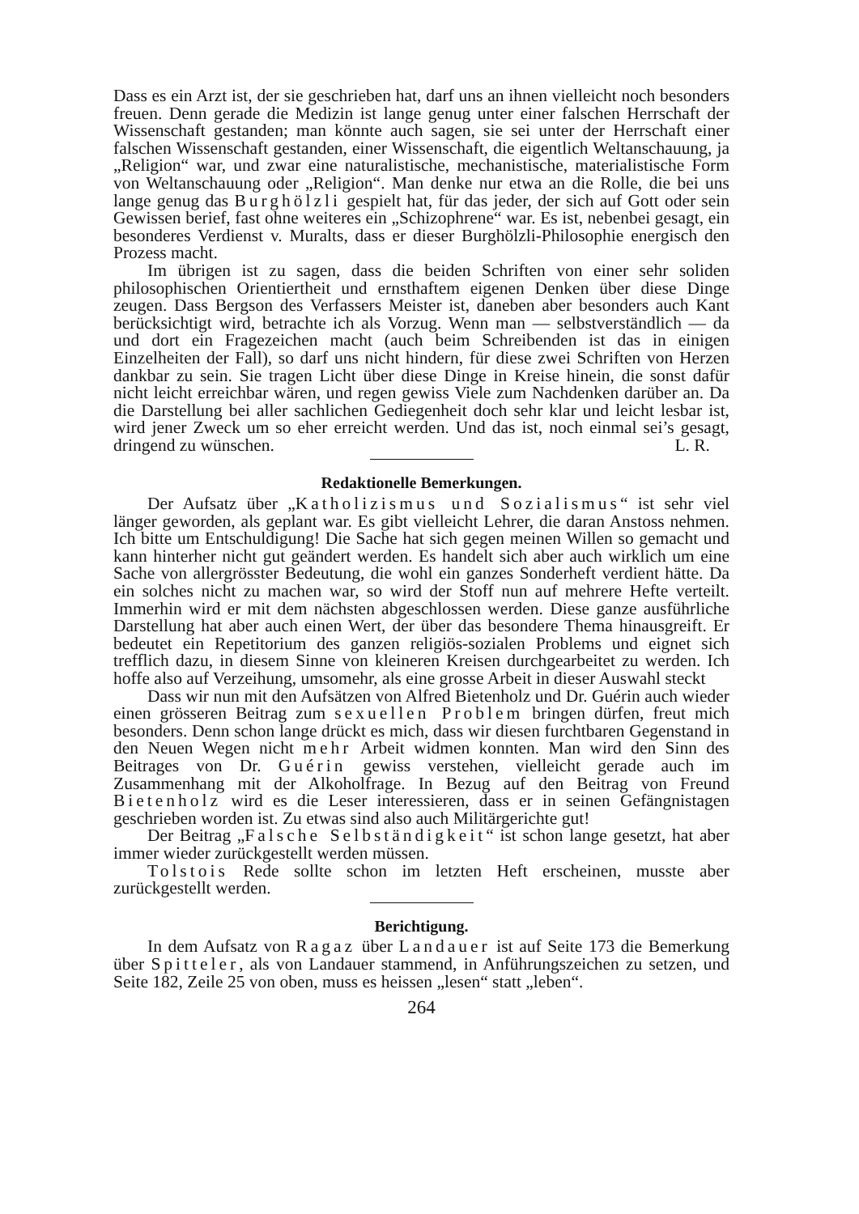Dass es ein Arzt ist, der sie geschrieben hat, darf uns an ihnen vielleicht noch besonders freuen. Denn gerade die Medizin ist lange genug unter einer falschen Herrschaft der Wissenschaft gestanden; man könnte auch sagen, sie sei unter der Herrschaft einer falschen Wissenschaft gestanden, einer Wissenschaft, die eigentlich Weltanschauung, ja „Religion“ war, und zwar eine naturalistische, mechanistische, materialistische Form von Weltanschauung oder „Religion“. Man denke nur etwa an die Rolle, die bei uns lange genug das Burghölzli gespielt hat, für das jeder, der sich auf Gott oder sein Gewissen berief, fast ohne weiteres ein „Schizophrene“ war. Es ist, nebenbei gesagt, ein besonderes Verdienst v. Muralts, dass er dieser Burghölzli-Philosophie energisch den Prozess macht.
Im übrigen ist zu sagen, dass die beiden Schriften von einer sehr soliden philosophischen Orientiertheit und ernsthaftem eigenen Denken über diese Dinge zeugen. Dass Bergson des Verfassers Meister ist, daneben aber besonders auch Kant berücksichtigt wird, betrachte ich als Vorzug. Wenn man — selbstverständlich — da und dort ein Fragezeichen macht (auch beim Schreibenden ist das in einigen Einzelheiten der Fall), so darf uns nicht hindern, für diese zwei Schriften von Herzen dankbar zu sein. Sie tragen Licht über diese Dinge in Kreise hinein, die sonst dafür nicht leicht erreichbar wären, und regen gewiss Viele zum Nachdenken darüber an. Da die Darstellung bei aller sachlichen Gediegenheit doch sehr klar und leicht lesbar ist, wird jener Zweck um so eher erreicht werden. Und das ist, noch einmal sei’s gesagt, dringend zu wünschen. L. R.
Redaktionelle Bemerkungen.
Der Aufsatz über „Katholizismus und Sozialismus“ ist sehr viel länger geworden, als geplant war. Es gibt vielleicht Lehrer, die daran Anstoss nehmen. Ich bitte um Entschuldigung! Die Sache hat sich gegen meinen Willen so gemacht und kann hinterher nicht gut geändert werden. Es handelt sich aber auch wirklich um eine Sache von allergrösster Bedeutung, die wohl ein ganzes Sonderheft verdient hätte. Da ein solches nicht zu machen war, so wird der Stoff nun auf mehrere Hefte verteilt. Immerhin wird er mit dem nächsten abgeschlossen werden. Diese ganze ausführliche Darstellung hat aber auch einen Wert, der über das besondere Thema hinausgreift. Er bedeutet ein Repetitorium des ganzen religiös-sozialen Problems und eignet sich trefflich dazu, in diesem Sinne von kleineren Kreisen durchgearbeitet zu werden. Ich hoffe also auf Verzeihung, umsomehr, als eine grosse Arbeit in dieser Auswahl steckt
Dass wir nun mit den Aufsätzen von Alfred Bietenholz und Dr. Guérin auch wieder einen grösseren Beitrag zum sexuellen Problem bringen dürfen, freut mich besonders. Denn schon lange drückt es mich, dass wir diesen furchtbaren Gegenstand in den Neuen Wegen nicht mehr Arbeit widmen konnten. Man wird den Sinn des Beitrages von Dr. Guérin gewiss verstehen, vielleicht gerade auch im Zusammenhang mit der Alkoholfrage. In Bezug auf den Beitrag von Freund Bietenholz wird es die Leser interessieren, dass er in seinen Gefängnistagen geschrieben worden ist. Zu etwas sind also auch Militärgerichte gut!
Der Beitrag „Falsche Selbständigkeit“ ist schon lange gesetzt, hat aber immer wieder zurückgestellt werden müssen.
Tolstois Rede sollte schon im letzten Heft erscheinen, musste aber zurückgestellt werden.
Berichtigung.
In dem Aufsatz von Ragaz über Landauer ist auf Seite 173 die Bemerkung über Spitteler, als von Landauer stammend, in Anführungszeichen zu setzen, und Seite 182, Zeile 25 von oben, muss es heissen „lesen“ statt „leben“.
264